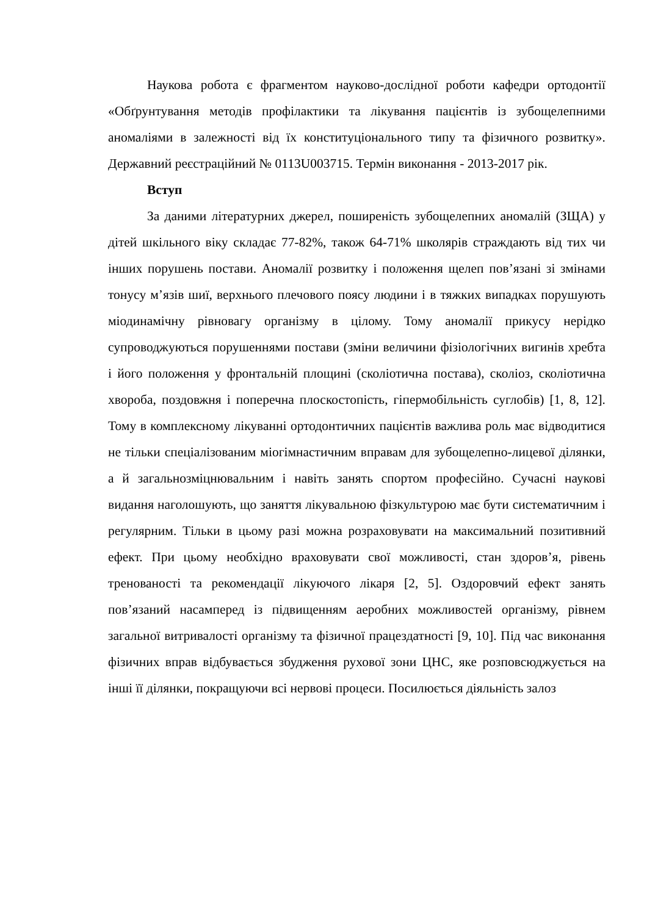Наукова робота є фрагментом науково-дослідної роботи кафедри ортодонтії «Обґрунтування методів профілактики та лікування пацієнтів із зубощелепними аномаліями в залежності від їх конституціонального типу та фізичного розвитку». Державний реєстраційний № 0113U003715. Термін виконання - 2013-2017 рік.
Вступ
За даними літературних джерел, поширеність зубощелепних аномалій (ЗЩА) у дітей шкільного віку складає 77-82%, також 64-71% школярів страждають від тих чи інших порушень постави. Аномалії розвитку і положення щелеп пов’язані зі змінами тонусу м’язів шиї, верхнього плечового поясу людини і в тяжких випадках порушують міодинамічну рівновагу організму в цілому. Тому аномалії прикусу нерідко супроводжуються порушеннями постави (зміни величини фізіологічних вигинів хребта і його положення у фронтальній площині (сколіотична постава), сколіоз, сколіотична хвороба, поздовжня і поперечна плоскостопість, гіпермобільність суглобів) [1, 8, 12]. Тому в комплексному лікуванні ортодонтичних пацієнтів важлива роль має відводитися не тільки спеціалізованим міогімнастичним вправам для зубощелепно-лицевої ділянки, а й загальнозміцнювальним і навіть занять спортом професійно. Сучасні наукові видання наголошують, що заняття лікувальною фізкультурою має бути систематичним і регулярним. Тільки в цьому разі можна розраховувати на максимальний позитивний ефект. При цьому необхідно враховувати свої можливості, стан здоров’я, рівень тренованості та рекомендації лікуючого лікаря [2, 5]. Оздоровчий ефект занять пов’язаний насамперед із підвищенням аеробних можливостей організму, рівнем загальної витривалості організму та фізичної працездатності [9, 10]. Під час виконання фізичних вправ відбувається збудження рухової зони ЦНС, яке розповсюджується на інші її ділянки, покращуючи всі нервові процеси. Посилюється діяльність залоз